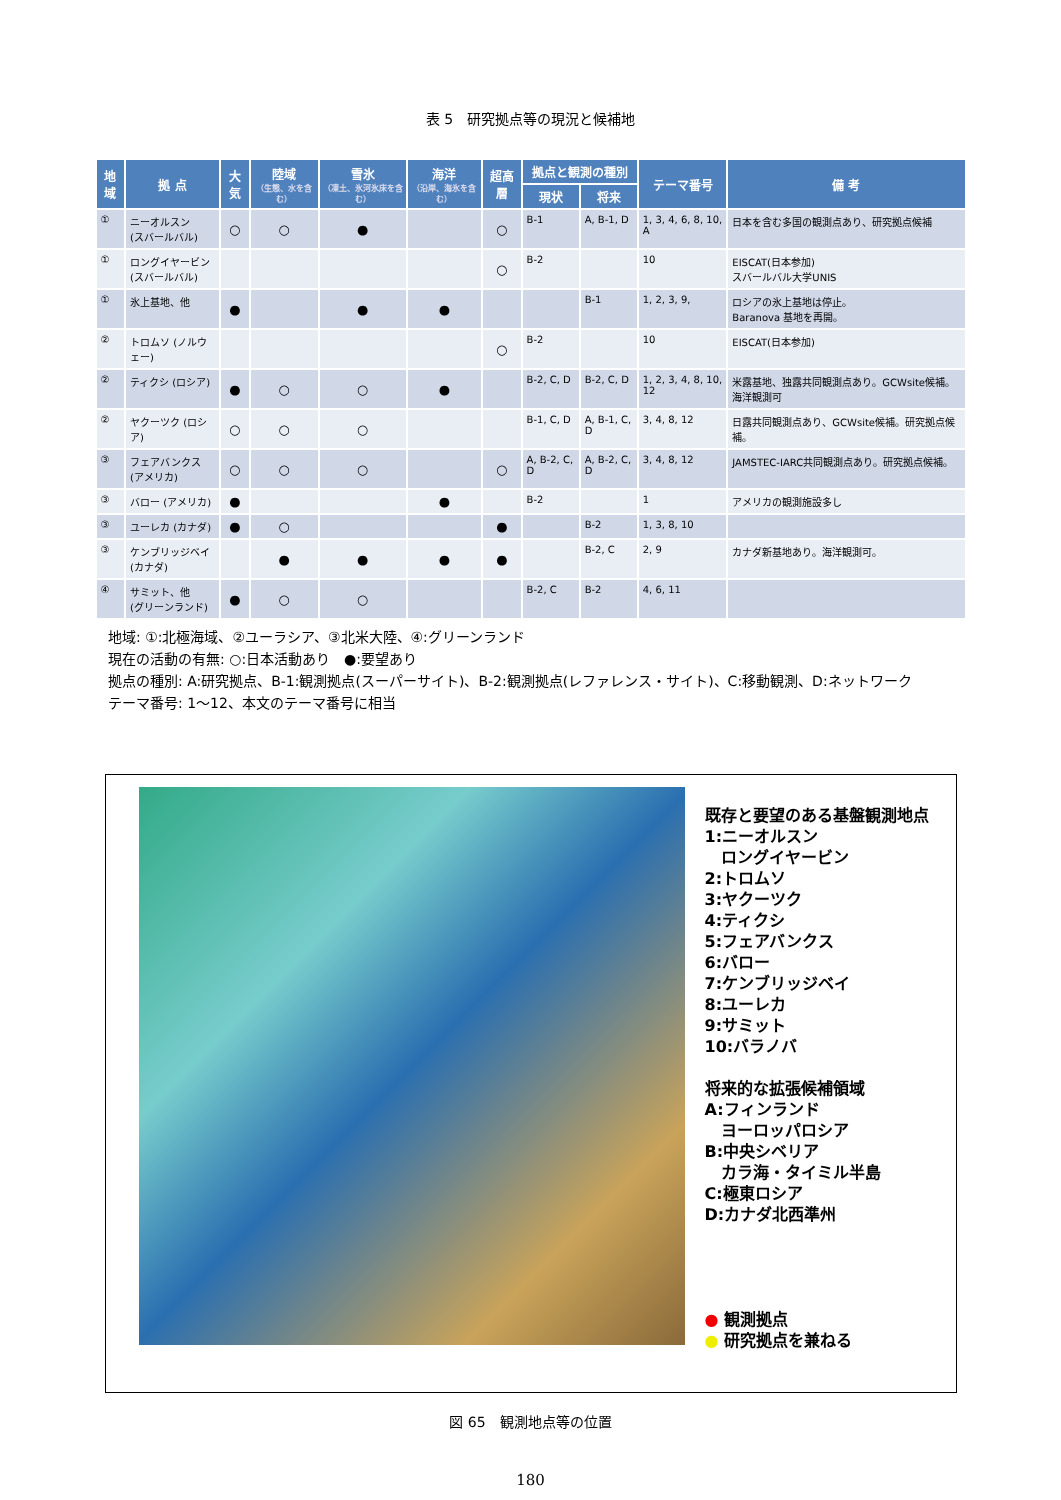表 5　研究拠点等の現況と候補地
| 地域 | 拠 点 | 大気 | 陸域 （生態、水を含む） | 雪氷 （凍土、氷河氷床を含む） | 海洋 （沿岸、海氷を含む） | 超高層 | 拠点と観測の種別 | | テーマ番号 | 備 考 |
| --- | --- | --- | --- | --- | --- | --- | --- | --- | --- | --- |
| | | | | | | | 現状 | 将来 | | |
| ① | ニーオルスン (スバールバル) | ○ | ○ | ● | | ○ | B-1 | A, B-1, D | 1, 3, 4, 6, 8, 10, A | 日本を含む多国の観測点あり、研究拠点候補 |
| ① | ロングイヤービン (スバールバル) | | | | | ○ | B-2 | | 10 | EISCAT(日本参加) スバールバル大学UNIS |
| ① | 氷上基地、他 | ● | | ● | ● | | | B-1 | 1, 2, 3, 9, | ロシアの氷上基地は停止。 Baranova 基地を再開。 |
| ② | トロムソ (ノルウェー) | | | | | ○ | B-2 | | 10 | EISCAT(日本参加) |
| ② | ティクシ (ロシア) | ● | ○ | ○ | ● | | B-2, C, D | B-2, C, D | 1, 2, 3, 4, 8, 10, 12 | 米露基地、独露共同観測点あり。GCWsite候補。海洋観測可 |
| ② | ヤクーツク (ロシア) | ○ | ○ | ○ | | | B-1, C, D | A, B-1, C, D | 3, 4, 8, 12 | 日露共同観測点あり、GCWsite候補。研究拠点候補。 |
| ③ | フェアバンクス (アメリカ) | ○ | ○ | ○ | | ○ | A, B-2, C, D | A, B-2, C, D | 3, 4, 8, 12 | JAMSTEC-IARC共同観測点あり。研究拠点候補。 |
| ③ | バロー (アメリカ) | ● | | | ● | | B-2 | | 1 | アメリカの観測施設多し |
| ③ | ユーレカ (カナダ) | ● | ○ | | | ● | | B-2 | 1, 3, 8, 10 | |
| ③ | ケンブリッジベイ (カナダ) | | ● | ● | ● | ● | | B-2, C | 2, 9 | カナダ新基地あり。海洋観測可。 |
| ④ | サミット、他 (グリーンランド) | ● | ○ | ○ | | | B-2, C | B-2 | 4, 6, 11 | |
地域: ①:北極海域、②ユーラシア、③北米大陸、④:グリーンランド
現在の活動の有無: ○:日本活動あり　●:要望あり
拠点の種別: A:研究拠点、B-1:観測拠点(スーパーサイト)、B-2:観測拠点(レファレンス・サイト)、C:移動観測、D:ネットワーク
テーマ番号: 1〜12、本文のテーマ番号に相当
既存と要望のある基盤観測地点
1:ニーオルスン
　ロングイヤービン
2:トロムソ
3:ヤクーツク
4:ティクシ
5:フェアバンクス
6:バロー
7:ケンブリッジベイ
8:ユーレカ
9:サミット
10:バラノバ
将来的な拡張候補領域
A:フィンランド
　ヨーロッパロシア
B:中央シベリア
　カラ海・タイミル半島
C:極東ロシア
D:カナダ北西準州
● 観測拠点
● 研究拠点を兼ねる
図 65　観測地点等の位置
180